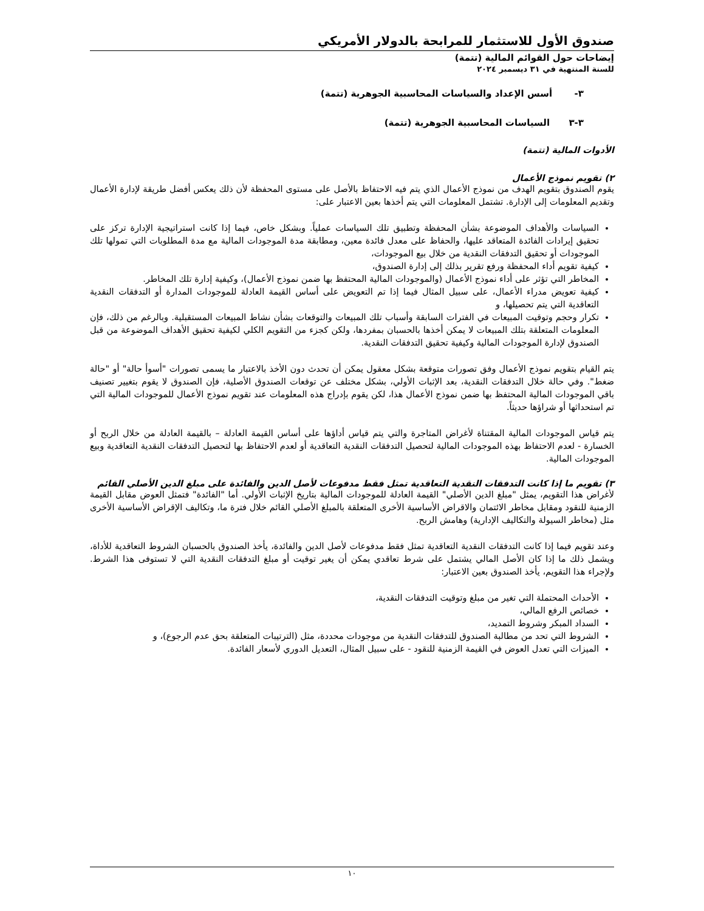صندوق الأول للاستثمار للمرابحة بالدولار الأمريكي
إيضاحات حول القوائم المالية (تتمة)
للسنة المنتهية في ٣١ ديسمبر ٢٠٢٤
٣- أسس الإعداد والسياسات المحاسبية الجوهرية (تتمة)
٣-٣ السياسات المحاسبية الجوهرية (تتمة)
الأدوات المالية (تتمة)
٢) تقويم نموذج الأعمال
يقوم الصندوق بتقويم الهدف من نموذج الأعمال الذي يتم فيه الاحتفاظ بالأصل على مستوى المحفظة لأن ذلك يعكس أفضل طريقة لإدارة الأعمال وتقديم المعلومات إلى الإدارة. تشتمل المعلومات التي يتم أخذها بعين الاعتبار على:
السياسات والأهداف الموضوعة بشأن المحفظة وتطبيق تلك السياسات عملياً. وبشكل خاص، فيما إذا كانت استراتيجية الإدارة تركز على تحقيق إيرادات الفائدة المتعاقد عليها، والحفاظ على معدل فائدة معين، ومطابقة مدة الموجودات المالية مع مدة المطلوبات التي تمولها تلك الموجودات أو تحقيق التدفقات النقدية من خلال بيع الموجودات،
كيفية تقويم أداء المحفظة ورفع تقرير بذلك إلى إدارة الصندوق،
المخاطر التي تؤثر على أداء نموذج الأعمال (والموجودات المالية المحتفظ بها ضمن نموذج الأعمال)، وكيفية إدارة تلك المخاطر.
كيفية تعويض مدراء الأعمال، على سبيل المثال فيما إذا تم التعويض على أساس القيمة العادلة للموجودات المدارة أو التدفقات النقدية التعاقدية التي يتم تحصيلها، و
تكرار وحجم وتوقيت المبيعات في الفترات السابقة وأسباب تلك المبيعات والتوقعات بشأن نشاط المبيعات المستقبلية. وبالرغم من ذلك، فإن المعلومات المتعلقة بتلك المبيعات لا يمكن أخذها بالحسبان بمفردها، ولكن كجزء من التقويم الكلي لكيفية تحقيق الأهداف الموضوعة من قبل الصندوق لإدارة الموجودات المالية وكيفية تحقيق التدفقات النقدية.
يتم القيام بتقويم نموذج الأعمال وفق تصورات متوقعة بشكل معقول يمكن أن تحدث دون الأخذ بالاعتبار ما يسمى تصورات "أسوأ حالة" أو "حالة ضغط". وفي حالة خلال التدفقات النقدية، بعد الإثبات الأولي، بشكل مختلف عن توقعات الصندوق الأصلية، فإن الصندوق لا يقوم بتغيير تصنيف باقي الموجودات المالية المحتفظ بها ضمن نموذج الأعمال هذا، لكن يقوم بإدراج هذه المعلومات عند تقويم نموذج الأعمال للموجودات المالية التي تم استحداثها أو شراؤها حديثاً.
يتم قياس الموجودات المالية المقتناة لأغراض المتاجرة والتي يتم قياس أداؤها على أساس القيمة العادلة – بالقيمة العادلة من خلال الربح أو الخسارة - لعدم الاحتفاظ بهذه الموجودات المالية لتحصيل التدفقات النقدية التعاقدية أو لعدم الاحتفاظ بها لتحصيل التدفقات النقدية التعاقدية وبيع الموجودات المالية.
٣) تقويم ما إذا كانت التدفقات النقدية التعاقدية تمثل فقط مدفوعات لأصل الدين والفائدة على مبلغ الدين الأصلي القائم
لأغراض هذا التقويم، يمثل "مبلغ الدين الأصلي" القيمة العادلة للموجودات المالية بتاريخ الإثبات الأولي. أما "الفائدة" فتمثل العوض مقابل القيمة الزمنية للنقود ومقابل مخاطر الائتمان والاقراض الأساسية الأخرى المتعلقة بالمبلغ الأصلي القائم خلال فترة ما، وتكاليف الإقراض الأساسية الأخرى مثل (مخاطر السيولة والتكاليف الإدارية) وهامش الربح.
وعند تقويم فيما إذا كانت التدفقات النقدية التعاقدية تمثل فقط مدفوعات لأصل الدين والفائدة، يأخذ الصندوق بالحسبان الشروط التعاقدية للأداة، ويشمل ذلك ما إذا كان الأصل المالي يشتمل على شرط تعاقدي يمكن أن يغير توقيت أو مبلغ التدفقات النقدية التي لا تستوفى هذا الشرط. ولإجراء هذا التقويم، يأخذ الصندوق بعين الاعتبار:
الأحداث المحتملة التي تغير من مبلغ وتوقيت التدفقات النقدية،
خصائص الرفع المالي،
السداد المبكر وشروط التمديد،
الشروط التي تحد من مطالبة الصندوق للتدفقات النقدية من موجودات محددة، مثل (الترتيبات المتعلقة بحق عدم الرجوع)، و
الميزات التي تعدل العوض في القيمة الزمنية للنقود - على سبيل المثال، التعديل الدوري لأسعار الفائدة.
١٠